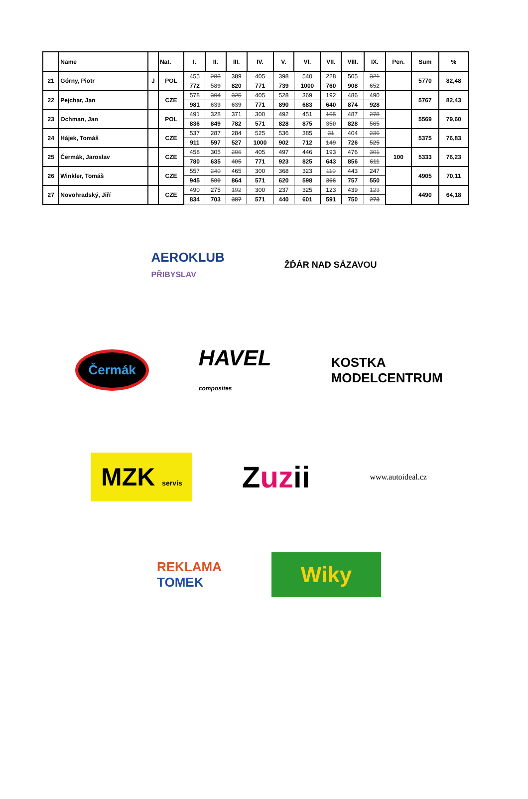| | Name | | Nat. | I. | II. | III. | IV. | V. | VI. | VII. | VIII. | IX. | Pen. | Sum | % |
| --- | --- | --- | --- | --- | --- | --- | --- | --- | --- | --- | --- | --- | --- | --- | --- |
| 21 | Górny, Piotr | J | POL | 455 | 283 | 389 | 405 | 398 | 540 | 228 | 505 | 321 | | 5770 | 82,48 |
| | | | | 772 | 589 | 820 | 771 | 739 | 1000 | 760 | 908 | 652 | | | |
| 22 | Pejchar, Jan | | CZE | 578 | 304 | 325 | 405 | 528 | 369 | 192 | 486 | 490 | | 5767 | 82,43 |
| | | | | 981 | 633 | 639 | 771 | 890 | 683 | 640 | 874 | 928 | | | |
| 23 | Ochman, Jan | | POL | 491 | 328 | 371 | 300 | 492 | 451 | 105 | 487 | 278 | | 5569 | 79,60 |
| | | | | 836 | 849 | 782 | 571 | 828 | 875 | 350 | 828 | 565 | | | |
| 24 | Hájek, Tomáš | | CZE | 537 | 287 | 284 | 525 | 536 | 385 | 31 | 404 | 236 | | 5375 | 76,83 |
| | | | | 911 | 597 | 527 | 1000 | 902 | 712 | 149 | 726 | 525 | | | |
| 25 | Čermák, Jaroslav | | CZE | 458 | 305 | 206 | 405 | 497 | 446 | 193 | 476 | 301 | 100 | 5333 | 76,23 |
| | | | | 780 | 635 | 405 | 771 | 923 | 825 | 643 | 856 | 611 | | | |
| 26 | Winkler, Tomáš | | CZE | 557 | 240 | 465 | 300 | 368 | 323 | 110 | 443 | 247 | | 4905 | 70,11 |
| | | | | 945 | 500 | 864 | 571 | 620 | 598 | 366 | 757 | 550 | | | |
| 27 | Novohradský, Jiří | | CZE | 490 | 275 | 192 | 300 | 237 | 325 | 123 | 439 | 123 | | 4490 | 64,18 |
| | | | | 834 | 703 | 387 | 571 | 440 | 601 | 591 | 750 | 273 | | | |
AEROKLUB
PŘIBYSLAV
ŽĎÁR NAD SÁZAVOU
Čermák
HAVEL
composites
KOSTKA
MODELCENTRUM
MZK servis
Zuzii
www.autoideal.cz
REKLAMA
TOMEK
Wiky